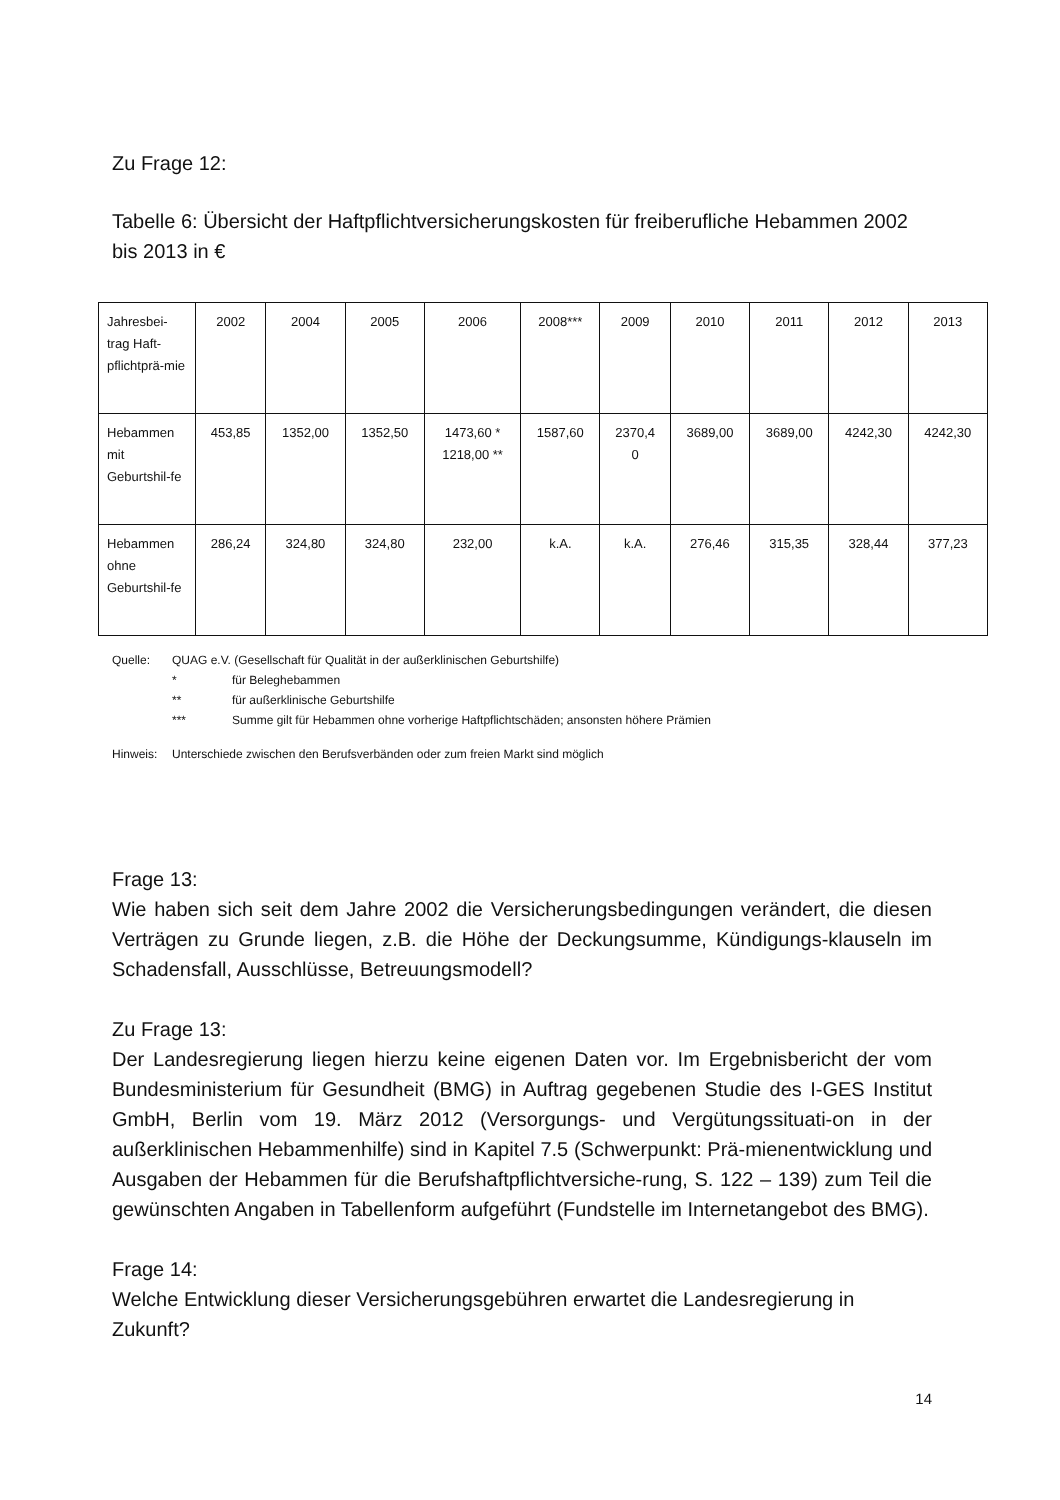Zu Frage 12:
Tabelle 6: Übersicht der Haftpflichtversicherungskosten für freiberufliche Hebammen 2002 bis 2013 in €
| Jahresbei-trag Haft-pflichtprä-mie | 2002 | 2004 | 2005 | 2006 | 2008*** | 2009 | 2010 | 2011 | 2012 | 2013 |
| Hebammen mit Geburtshil-fe | 453,85 | 1352,00 | 1352,50 | 1473,60 * 1218,00 ** | 1587,60 | 2370,4 0 | 3689,00 | 3689,00 | 4242,30 | 4242,30 |
| Hebammen ohne Geburtshil-fe | 286,24 | 324,80 | 324,80 | 232,00 | k.A. | k.A. | 276,46 | 315,35 | 328,44 | 377,23 |
Quelle: QUAG e.V. (Gesellschaft für Qualität in der außerklinischen Geburtshilfe)
* für Beleghebammen
** für außerklinische Geburtshilfe
*** Summe gilt für Hebammen ohne vorherige Haftpflichtschäden; ansonsten höhere Prämien
Hinweis: Unterschiede zwischen den Berufsverbänden oder zum freien Markt sind möglich
Frage 13:
Wie haben sich seit dem Jahre 2002 die Versicherungsbedingungen verändert, die diesen Verträgen zu Grunde liegen, z.B. die Höhe der Deckungsumme, Kündigungs-klauseln im Schadensfall, Ausschlüsse, Betreuungsmodell?
Zu Frage 13:
Der Landesregierung liegen hierzu keine eigenen Daten vor. Im Ergebnisbericht der vom Bundesministerium für Gesundheit (BMG) in Auftrag gegebenen Studie des I-GES Institut GmbH, Berlin vom 19. März 2012 (Versorgungs- und Vergütungssituati-on in der außerklinischen Hebammenhilfe) sind in Kapitel 7.5 (Schwerpunkt: Prä-mienentwicklung und Ausgaben der Hebammen für die Berufshaftpflichtversiche-rung, S. 122 – 139) zum Teil die gewünschten Angaben in Tabellenform aufgeführt (Fundstelle im Internetangebot des BMG).
Frage 14:
Welche Entwicklung dieser Versicherungsgebühren erwartet die Landesregierung in Zukunft?
14